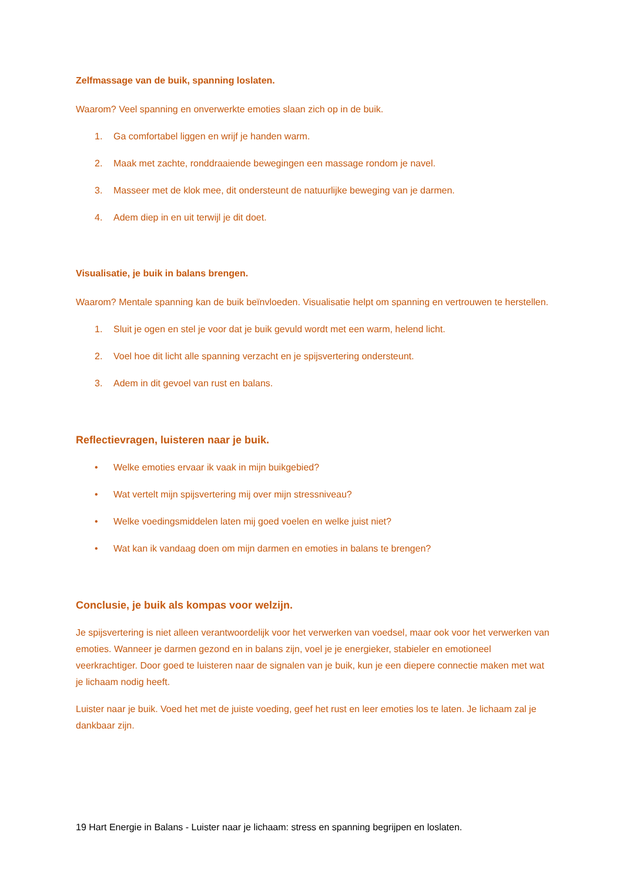Zelfmassage van de buik, spanning loslaten.
Waarom? Veel spanning en onverwerkte emoties slaan zich op in de buik.
1. Ga comfortabel liggen en wrijf je handen warm.
2. Maak met zachte, ronddraaiende bewegingen een massage rondom je navel.
3. Masseer met de klok mee, dit ondersteunt de natuurlijke beweging van je darmen.
4. Adem diep in en uit terwijl je dit doet.
Visualisatie, je buik in balans brengen.
Waarom? Mentale spanning kan de buik beïnvloeden. Visualisatie helpt om spanning en vertrouwen te herstellen.
1. Sluit je ogen en stel je voor dat je buik gevuld wordt met een warm, helend licht.
2. Voel hoe dit licht alle spanning verzacht en je spijsvertering ondersteunt.
3. Adem in dit gevoel van rust en balans.
Reflectievragen, luisteren naar je buik.
• Welke emoties ervaar ik vaak in mijn buikgebied?
• Wat vertelt mijn spijsvertering mij over mijn stressniveau?
• Welke voedingsmiddelen laten mij goed voelen en welke juist niet?
• Wat kan ik vandaag doen om mijn darmen en emoties in balans te brengen?
Conclusie, je buik als kompas voor welzijn.
Je spijsvertering is niet alleen verantwoordelijk voor het verwerken van voedsel, maar ook voor het verwerken van emoties. Wanneer je darmen gezond en in balans zijn, voel je je energieker, stabieler en emotioneel veerkrachtiger. Door goed te luisteren naar de signalen van je buik, kun je een diepere connectie maken met wat je lichaam nodig heeft.
Luister naar je buik. Voed het met de juiste voeding, geef het rust en leer emoties los te laten. Je lichaam zal je dankbaar zijn.
19 Hart Energie in Balans - Luister naar je lichaam: stress en spanning begrijpen en loslaten.